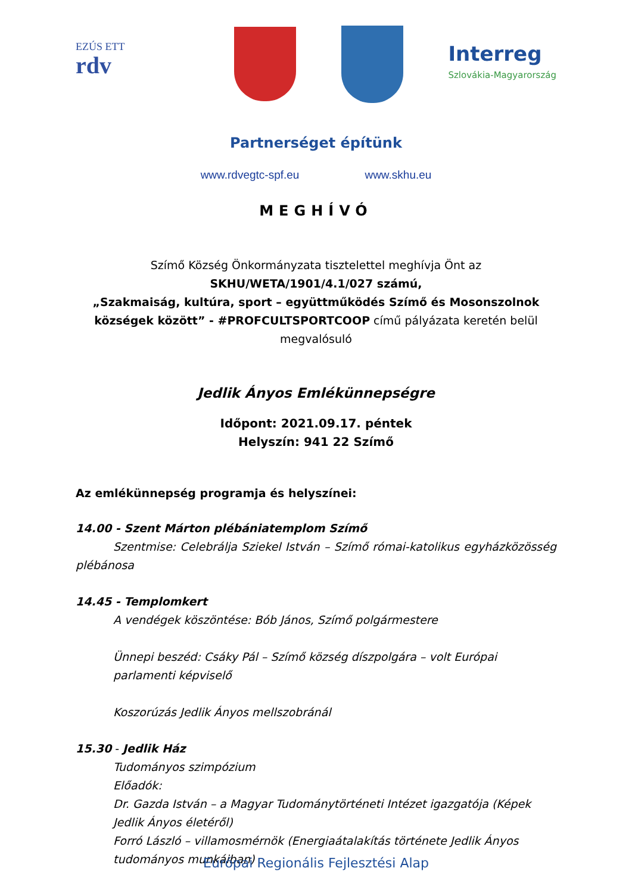EZÚS ETT
rdv
Interreg
Szlovákia-Magyarország
Partnerséget építünk
www.rdvegtc-spf.eu www.skhu.eu
MEGHÍVÓ
Szímő Község Önkormányzata tisztelettel meghívja Önt az
SKHU/WETA/1901/4.1/027 számú,
„Szakmaiság, kultúra, sport – együttműködés Szímő és Mosonszolnok községek között” - #PROFCULTSPORTCOOP című pályázata keretén belül megvalósuló
Jedlik Ányos Emlékünnepségre
Időpont: 2021.09.17. péntek
Helyszín: 941 22 Szímő
Az emlékünnepség programja és helyszínei:
14.00 - Szent Márton plébániatemplom Szímő
Szentmise: Celebrálja Sziekel István – Szímő római-katolikus egyházközösség plébánosa
14.45 - Templomkert
A vendégek köszöntése: Bób János, Szímő polgármestere
Ünnepi beszéd: Csáky Pál – Szímő község díszpolgára – volt Európai parlamenti képviselő
Koszorúzás Jedlik Ányos mellszobránál
15.30 - Jedlik Ház
Tudományos szimpózium
Előadók:
Dr. Gazda István – a Magyar Tudománytörténeti Intézet igazgatója (Képek Jedlik Ányos életéről)
Forró László – villamosmérnök (Energiaátalakítás története Jedlik Ányos tudományos munkáiban)
Európai Regionális Fejlesztési Alap